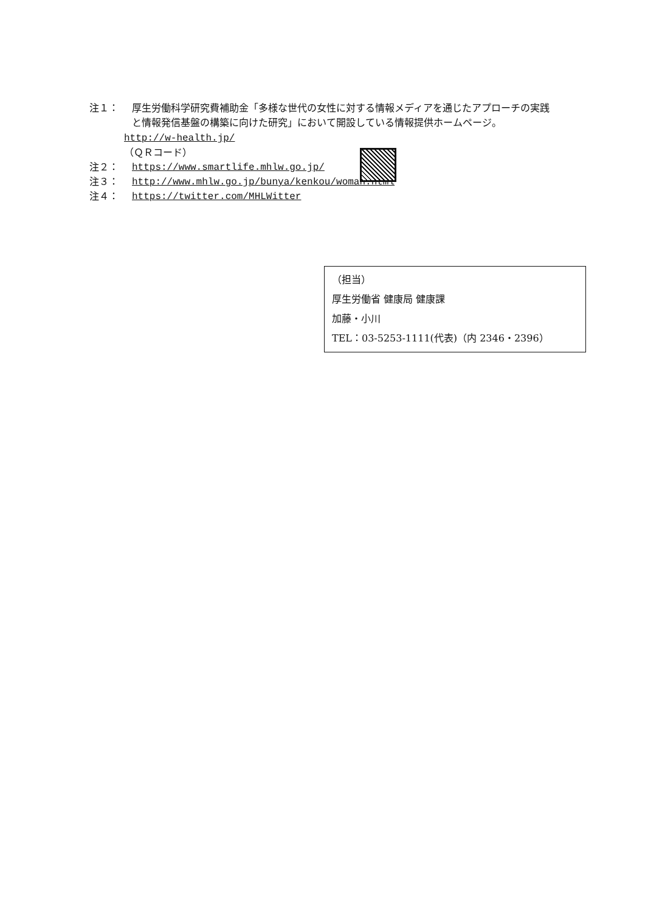注１： 厚生労働科学研究費補助金「多様な世代の女性に対する情報メディアを通じたアプローチの実践と情報発信基盤の構築に向けた研究」において開設している情報提供ホームページ。
http://w-health.jp/
（ＱＲコード）
注２： https://www.smartlife.mhlw.go.jp/
注３： http://www.mhlw.go.jp/bunya/kenkou/woman.html
注４： https://twitter.com/MHLWitter
（担当）
厚生労働省 健康局 健康課
加藤・小川
TEL：03-5253-1111(代表)（内 2346・2396）